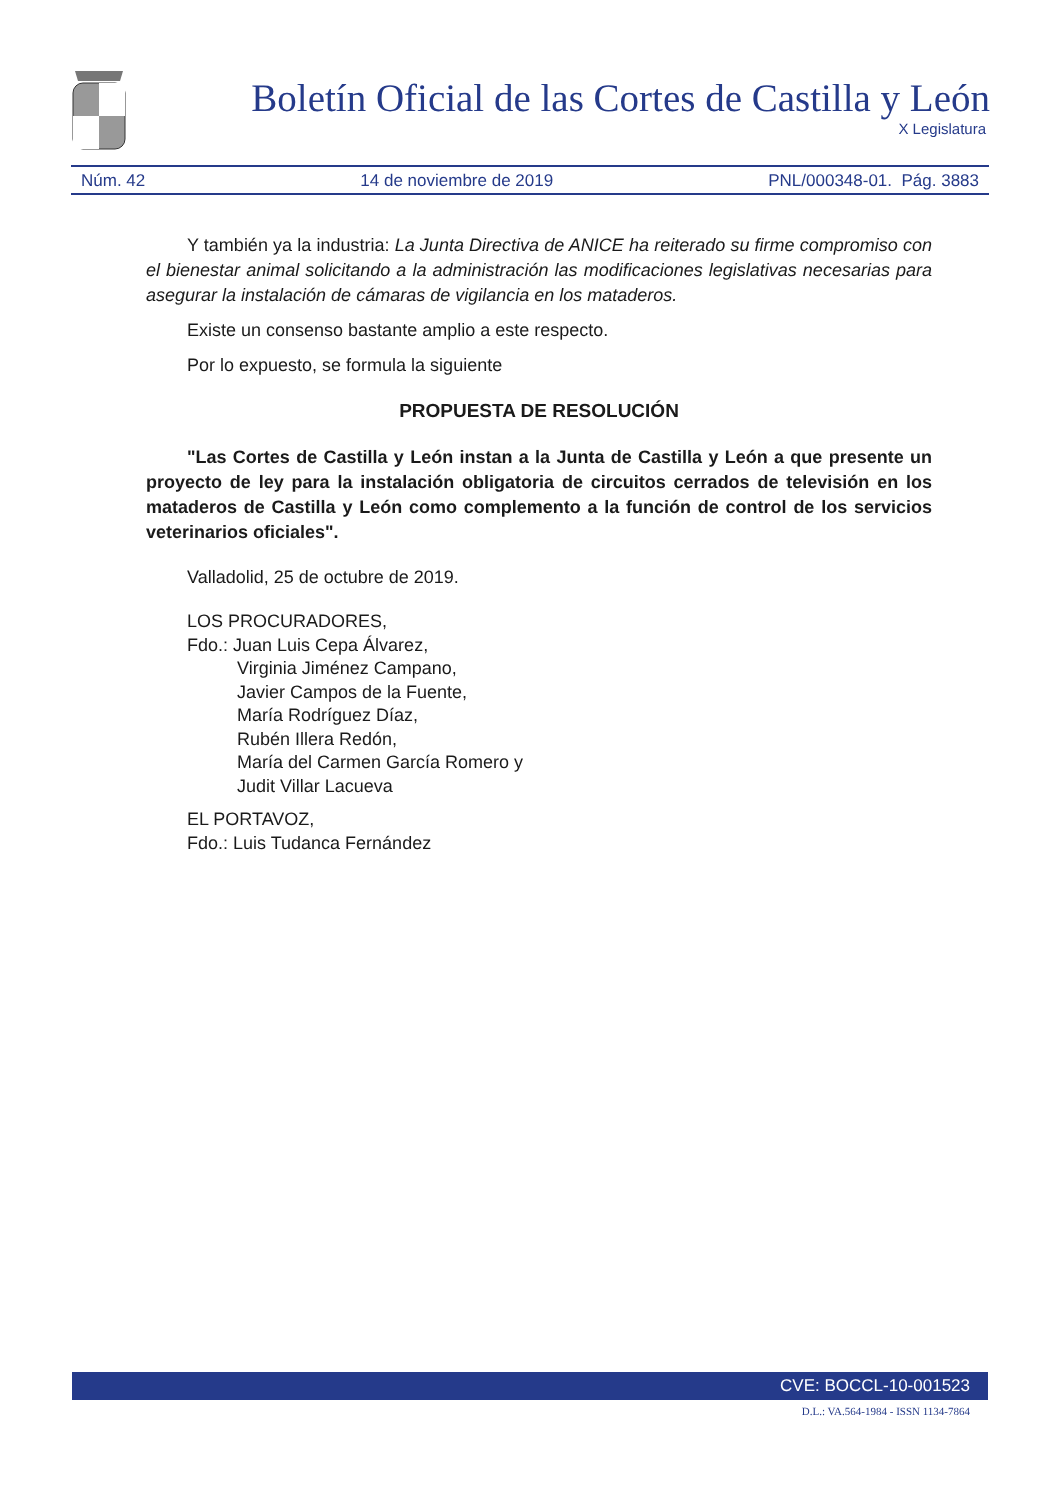Boletín Oficial de las Cortes de Castilla y León
X Legislatura
Núm. 42 14 de noviembre de 2019 PNL/000348-01. Pág. 3883
Y también ya la industria: La Junta Directiva de ANICE ha reiterado su firme compromiso con el bienestar animal solicitando a la administración las modificaciones legislativas necesarias para asegurar la instalación de cámaras de vigilancia en los mataderos.
Existe un consenso bastante amplio a este respecto.
Por lo expuesto, se formula la siguiente
PROPUESTA DE RESOLUCIÓN
"Las Cortes de Castilla y León instan a la Junta de Castilla y León a que presente un proyecto de ley para la instalación obligatoria de circuitos cerrados de televisión en los mataderos de Castilla y León como complemento a la función de control de los servicios veterinarios oficiales".
Valladolid, 25 de octubre de 2019.
LOS PROCURADORES,
Fdo.: Juan Luis Cepa Álvarez,
Virginia Jiménez Campano,
Javier Campos de la Fuente,
María Rodríguez Díaz,
Rubén Illera Redón,
María del Carmen García Romero y
Judit Villar Lacueva
EL PORTAVOZ,
Fdo.: Luis Tudanca Fernández
CVE: BOCCL-10-001523
D.L.: VA.564-1984 - ISSN 1134-7864